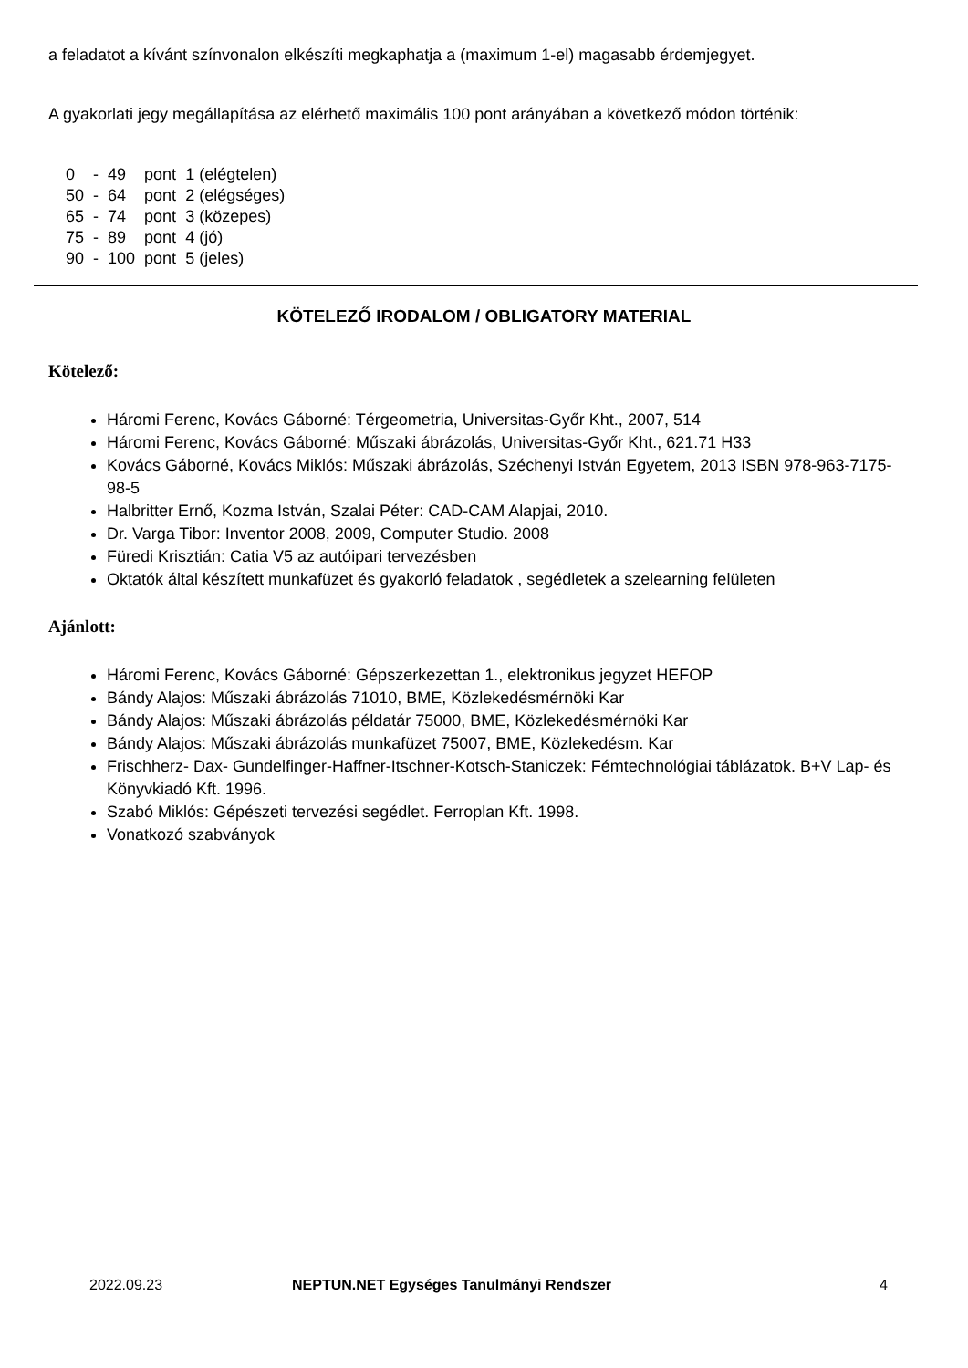a feladatot a kívánt színvonalon elkészíti megkaphatja a (maximum 1-el) magasabb érdemjegyet.
A gyakorlati jegy megállapítása az elérhető maximális 100 pont arányában a következő módon történik:
| 0 | - | 49 | pont | 1 (elégtelen) |
| 50 | - | 64 | pont | 2 (elégséges) |
| 65 | - | 74 | pont | 3 (közepes) |
| 75 | - | 89 | pont | 4 (jó) |
| 90 | - | 100 | pont | 5 (jeles) |
KÖTELEZŐ IRODALOM / OBLIGATORY MATERIAL
Kötelező:
Háromi Ferenc, Kovács Gáborné: Térgeometria, Universitas-Győr Kht., 2007, 514
Háromi Ferenc, Kovács Gáborné: Műszaki ábrázolás, Universitas-Győr Kht., 621.71 H33
Kovács Gáborné, Kovács Miklós: Műszaki ábrázolás, Széchenyi István Egyetem, 2013 ISBN 978-963-7175-98-5
Halbritter Ernő, Kozma István, Szalai Péter: CAD-CAM Alapjai, 2010.
Dr. Varga Tibor: Inventor 2008, 2009, Computer Studio. 2008
Füredi Krisztián: Catia V5 az autóipari tervezésben
Oktatók által készített munkafüzet és gyakorló feladatok , segédletek a szelearning felületen
Ajánlott:
Háromi Ferenc, Kovács Gáborné: Gépszerkezettan 1., elektronikus jegyzet HEFOP
Bándy Alajos: Műszaki ábrázolás 71010, BME, Közlekedésmérnöki Kar
Bándy Alajos: Műszaki ábrázolás példatár 75000, BME, Közlekedésmérnöki Kar
Bándy Alajos: Műszaki ábrázolás munkafüzet 75007, BME, Közlekedésm. Kar
Frischherz- Dax- Gundelfinger-Haffner-Itschner-Kotsch-Staniczek: Fémtechnológiai táblázatok. B+V Lap- és Könyvkiadó Kft. 1996.
Szabó Miklós: Gépészeti tervezési segédlet. Ferroplan Kft. 1998.
Vonatkozó szabványok
2022.09.23 NEPTUN.NET Egységes Tanulmányi Rendszer 4